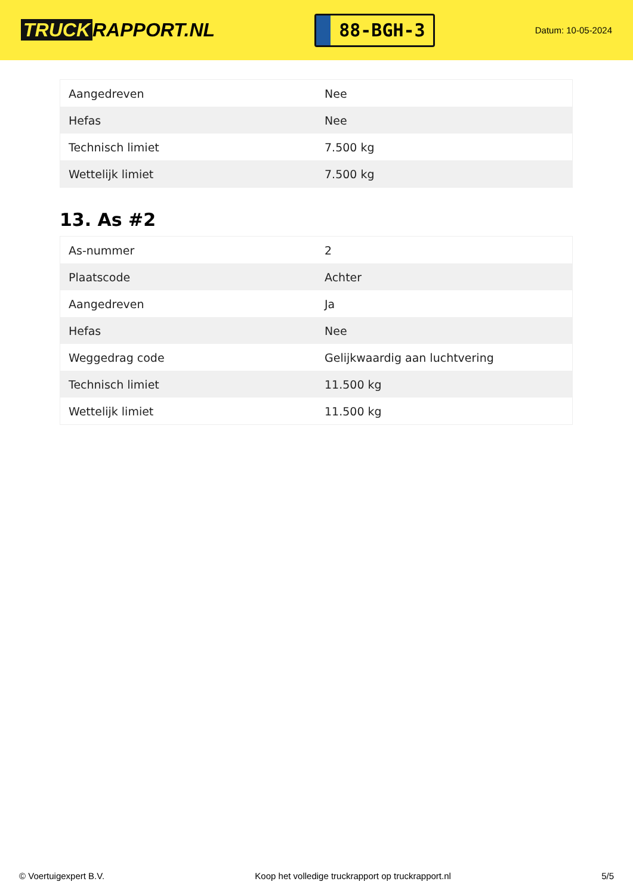TRUCK RAPPORT.NL
88-BGH-3
Datum: 10-05-2024
| Aangedreven | Nee |
| Hefas | Nee |
| Technisch limiet | 7.500 kg |
| Wettelijk limiet | 7.500 kg |
13. As #2
| As-nummer | 2 |
| Plaatscode | Achter |
| Aangedreven | Ja |
| Hefas | Nee |
| Weggedrag code | Gelijkwaardig aan luchtvering |
| Technisch limiet | 11.500 kg |
| Wettelijk limiet | 11.500 kg |
© Voertuigexpert B.V. Koop het volledige truckrapport op truckrapport.nl 5/5